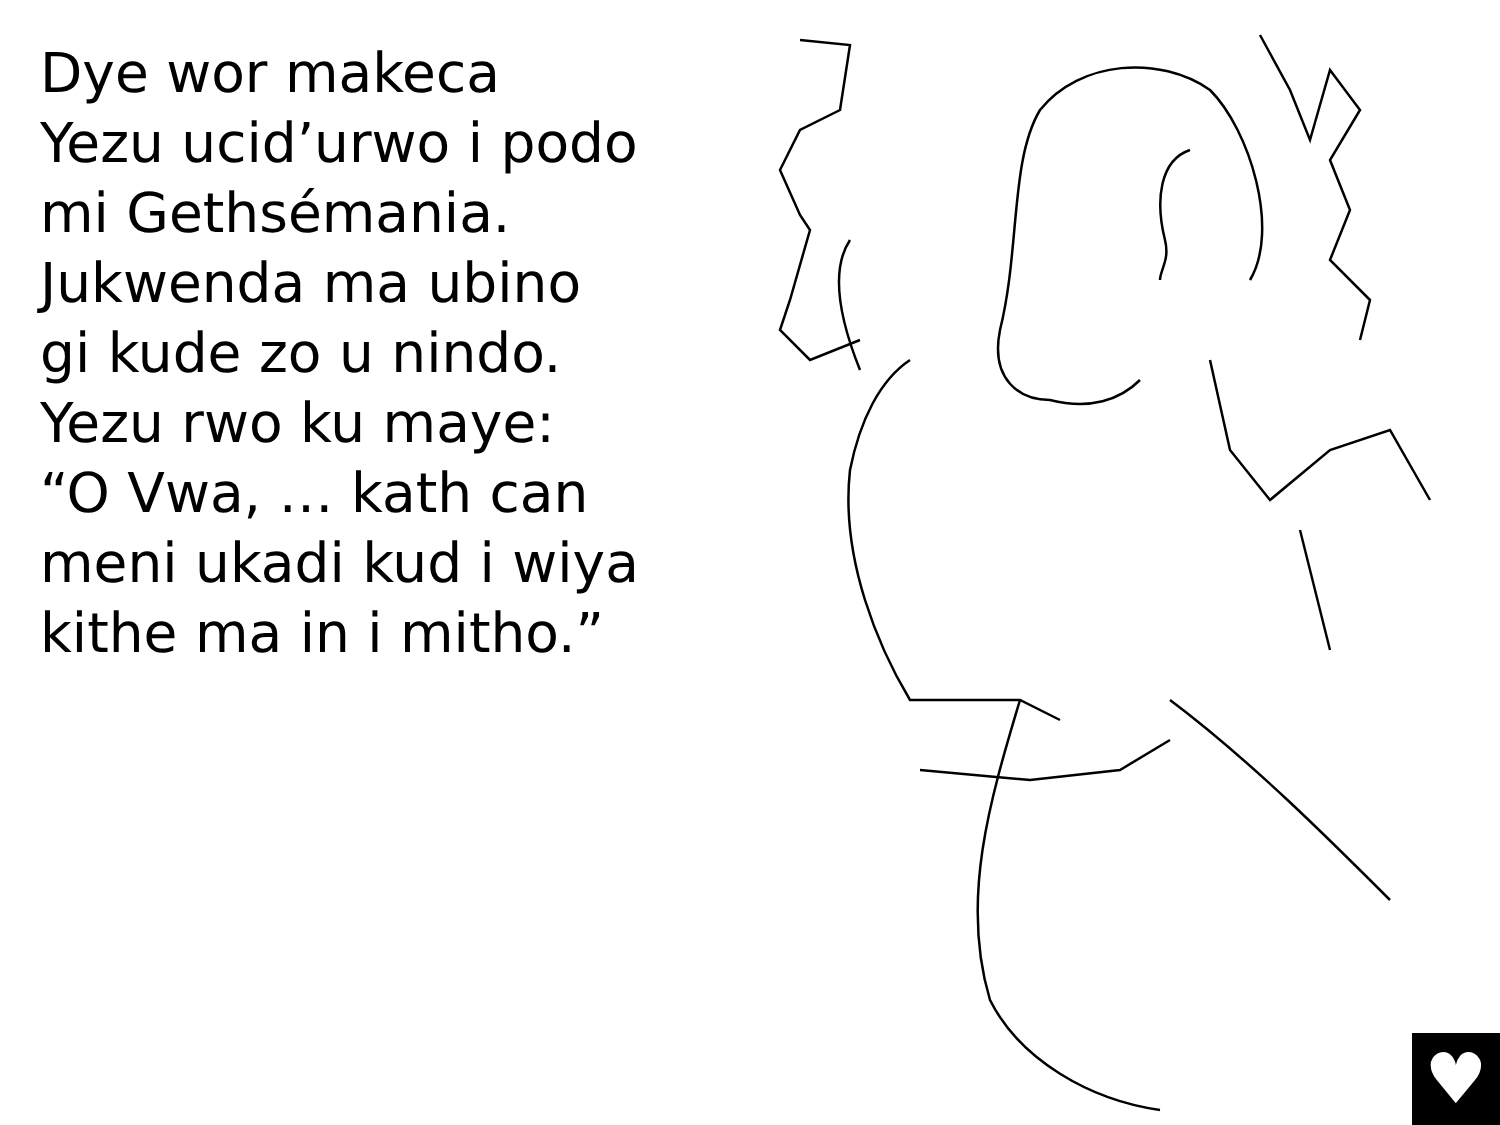Dye wor makeca
Yezu ucid’urwo i podo
mi Gethsémania.
Jukwenda ma ubino
gi kude zo u nindo.
Yezu rwo ku maye:
“O Vwa, … kath can
meni ukadi kud i wiya
kithe ma in i mitho.”
♥